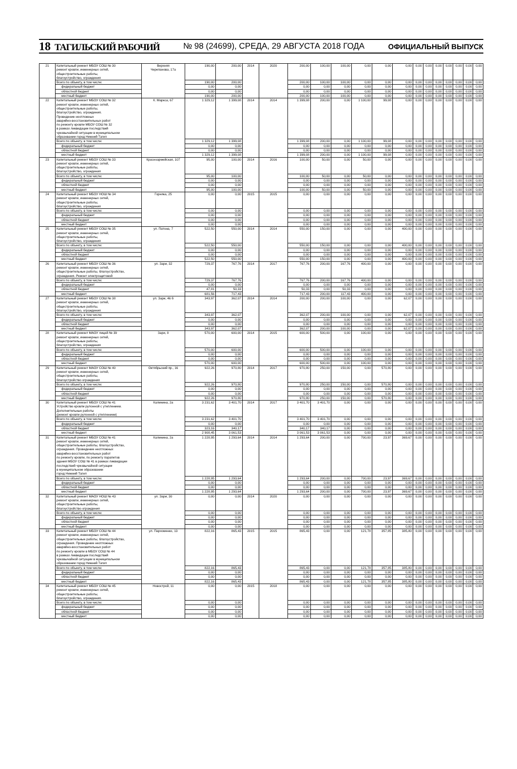18 ТАГИЛЬСКИЙ РАБОЧИЙ
№ 98 (24699), СРЕДА, 29 АВГУСТА 2018 ГОДА ОФИЦИАЛЬНЫЙ ВЫПУСК
| 21 | Капитальный ремонт МБОУ СОШ № 30 ремонт кровли, инженерных сетей, общестроительные работы, благоустройство, ограждения | Верхняя Черепанова, 17а | 190,00 | 200,00 | 2014 | 2020 | 200,00 | 100,00 | 100,00 | 0,00 | 0,00 | 0,00 | 0,00 | 0,00 | 0,00 | 0,00 | 0,00 | 0,00 | 0,00 |
| | Всего по объекту, в том числе: | | 190,00 | 200,00 | | | 200,00 | 100,00 | 100,00 | 0,00 | 0,00 | 0,00 | 0,00 | 0,00 | 0,00 | 0,00 | 0,00 | 0,00 | 0,00 |
| | федеральный бюджет | | 0,00 | 0,00 | | | 0,00 | 0,00 | 0,00 | 0,00 | 0,00 | 0,00 | 0,00 | 0,00 | 0,00 | 0,00 | 0,00 | 0,00 | 0,00 |
| | областной бюджет | | 0,00 | 0,00 | | | 0,00 | 0,00 | 0,00 | 0,00 | 0,00 | 0,00 | 0,00 | 0,00 | 0,00 | 0,00 | 0,00 | 0,00 | 0,00 |
| | местный бюджет | | 190,00 | 200,00 | | | 200,00 | 100,00 | 100,00 | 0,00 | 0,00 | 0,00 | 0,00 | 0,00 | 0,00 | 0,00 | 0,00 | 0,00 | 0,00 |
| 22 | Капитальный ремонт МБОУ СОШ № 32 ремонт кровли, инженерных сетей, общестроительные работы, благоустройство, ограждения. Проведение неотложных аварийно-восстановительных работ по ремонту кровли МБОУ СОШ № 32 в рамках ликвидации последствий чрезвычайной ситуации в муниципальном образовании город Нижний Тагил | К. Маркса, 67 | 1 329,12 | 1 399,08 | 2014 | 2014 | 1 399,08 | 200,00 | 0,00 | 1 100,00 | 99,08 | 0,00 | 0,00 | 0,00 | 0,00 | 0,00 | 0,00 | 0,00 | 0,00 |
| | Всего по объекту, в том числе: | | 1 329,12 | 1 399,08 | | | 1 399,08 | 200,00 | 0,00 | 1 100,00 | 99,08 | 0,00 | 0,00 | 0,00 | 0,00 | 0,00 | 0,00 | 0,00 | 0,00 |
| | федеральный бюджет | | 0,00 | 0,00 | | | 0,00 | 0,00 | 0,00 | 0,00 | 0,00 | 0,00 | 0,00 | 0,00 | 0,00 | 0,00 | 0,00 | 0,00 | 0,00 |
| | областной бюджет | | 0,00 | 0,00 | | | 0,00 | 0,00 | 0,00 | 0,00 | 0,00 | 0,00 | 0,00 | 0,00 | 0,00 | 0,00 | 0,00 | 0,00 | 0,00 |
| | местный бюджет | | 1 329,12 | 1 399,08 | | | 1 399,08 | 200,00 | 0,00 | 1 100,00 | 99,08 | 0,00 | 0,00 | 0,00 | 0,00 | 0,00 | 0,00 | 0,00 | 0,00 |
| 23 | Капитальный ремонт МБОУ СОШ № 33 ремонт кровли, инженерных сетей, общестроительные работы, благоустройство, ограждения | Красноармейская, 107 | 95,00 | 100,00 | 2014 | 2016 | 100,00 | 50,00 | 0,00 | 50,00 | 0,00 | 0,00 | 0,00 | 0,00 | 0,00 | 0,00 | 0,00 | 0,00 | 0,00 |
| | Всего по объекту, в том числе: | | 95,00 | 100,00 | | | 100,00 | 50,00 | 0,00 | 50,00 | 0,00 | 0,00 | 0,00 | 0,00 | 0,00 | 0,00 | 0,00 | 0,00 | 0,00 |
| | федеральный бюджет | | 0,00 | 0,00 | | | 0,00 | 0,00 | 0,00 | 0,00 | 0,00 | 0,00 | 0,00 | 0,00 | 0,00 | 0,00 | 0,00 | 0,00 | 0,00 |
| | областной бюджет | | 0,00 | 0,00 | | | 0,00 | 0,00 | 0,00 | 0,00 | 0,00 | 0,00 | 0,00 | 0,00 | 0,00 | 0,00 | 0,00 | 0,00 | 0,00 |
| | местный бюджет | | 95,00 | 100,00 | | | 100,00 | 50,00 | 0,00 | 50,00 | 0,00 | 0,00 | 0,00 | 0,00 | 0,00 | 0,00 | 0,00 | 0,00 | 0,00 |
| 24 | Капитальный ремонт МБОУ НОШ № 34 ремонт кровли, инженерных сетей, общестроительные работы, благоустройство, ограждения | Горняка, 25 | 0,00 | 0,00 | 2015 | 2015 | 0,00 | 0,00 | 0,00 | 0,00 | 0,00 | 0,00 | 0,00 | 0,00 | 0,00 | 0,00 | 0,00 | 0,00 | 0,00 |
| | Всего по объекту, в том числе: | | 0,00 | 0,00 | | | 0,00 | 0,00 | 0,00 | 0,00 | 0,00 | 0,00 | 0,00 | 0,00 | 0,00 | 0,00 | 0,00 | 0,00 | 0,00 |
| | федеральный бюджет | | 0,00 | 0,00 | | | 0,00 | 0,00 | 0,00 | 0,00 | 0,00 | 0,00 | 0,00 | 0,00 | 0,00 | 0,00 | 0,00 | 0,00 | 0,00 |
| | областной бюджет | | 0,00 | 0,00 | | | 0,00 | 0,00 | 0,00 | 0,00 | 0,00 | 0,00 | 0,00 | 0,00 | 0,00 | 0,00 | 0,00 | 0,00 | 0,00 |
| | местный бюджет | | 0,00 | 0,00 | | | 0,00 | 0,00 | 0,00 | 0,00 | 0,00 | 0,00 | 0,00 | 0,00 | 0,00 | 0,00 | 0,00 | 0,00 | 0,00 |
| 25 | Капитальный ремонт МБОУ СОШ № 35 ремонт кровли, инженерных сетей, общестроительные работы, благоустройство, ограждения | ул. Патона, 7 | 522,50 | 550,00 | 2014 | 2014 | 550,00 | 150,00 | 0,00 | 0,00 | 0,00 | 400,00 | 0,00 | 0,00 | 0,00 | 0,00 | 0,00 | 0,00 | 0,00 |
| | Всего по объекту, в том числе: | | 522,50 | 550,00 | | | 550,00 | 150,00 | 0,00 | 0,00 | 0,00 | 400,00 | 0,00 | 0,00 | 0,00 | 0,00 | 0,00 | 0,00 | 0,00 |
| | федеральный бюджет | | 0,00 | 0,00 | | | 0,00 | 0,00 | 0,00 | 0,00 | 0,00 | 0,00 | 0,00 | 0,00 | 0,00 | 0,00 | 0,00 | 0,00 | 0,00 |
| | областной бюджет | | 0,00 | 0,00 | | | 0,00 | 0,00 | 0,00 | 0,00 | 0,00 | 0,00 | 0,00 | 0,00 | 0,00 | 0,00 | 0,00 | 0,00 | 0,00 |
| | местный бюджет | | 522,50 | 550,00 | | | 550,00 | 150,00 | 0,00 | 0,00 | 0,00 | 400,00 | 0,00 | 0,00 | 0,00 | 0,00 | 0,00 | 0,00 | 0,00 |
| 26 | Капитальный ремонт МБОУ СОШ № 36 ремонт кровли, инженерных сетей, общестроительные работы, благоустройство, ограждения. Ремонт электрощитовой | ул. Зари, 32 | 729,37 | 767,76 | 2014 | 2017 | 767,76 | 200,00 | 167,76 | 400,00 | 0,00 | 0,00 | 0,00 | 0,00 | 0,00 | 0,00 | 0,00 | 0,00 | 0,00 |
| | Всего по объекту, в том числе: | | 729,37 | 767,76 | | | 767,76 | 200,00 | 167,76 | 400,00 | 0,00 | 0,00 | 0,00 | 0,00 | 0,00 | 0,00 | 0,00 | 0,00 | 0,00 |
| | федеральный бюджет | | 0,00 | 0,00 | | | 0,00 | 0,00 | 0,00 | 0,00 | 0,00 | 0,00 | 0,00 | 0,00 | 0,00 | 0,00 | 0,00 | 0,00 | 0,00 |
| | областной бюджет | | 47,81 | 50,33 | | | 50,33 | 0,00 | 50,33 | 0,00 | 0,00 | 0,00 | 0,00 | 0,00 | 0,00 | 0,00 | 0,00 | 0,00 | 0,00 |
| | местный бюджет | | 681,56 | 717,43 | | | 717,43 | 200,00 | 117,43 | 400,00 | 0,00 | 0,00 | 0,00 | 0,00 | 0,00 | 0,00 | 0,00 | 0,00 | 0,00 |
| 27 | Капитальный ремонт МБОУ СОШ № 38 ремонт кровли, инженерных сетей, общестроительные работы, благоустройство, ограждения | ул. Зари, 46 б | 343,97 | 362,07 | 2014 | 2014 | 200,00 | 200,00 | 100,00 | 0,00 | 0,00 | 62,07 | 0,00 | 0,00 | 0,00 | 0,00 | 0,00 | 0,00 | 0,00 |
| | Всего по объекту, в том числе: | | 343,97 | 362,07 | | | 362,07 | 200,00 | 100,00 | 0,00 | 0,00 | 62,07 | 0,00 | 0,00 | 0,00 | 0,00 | 0,00 | 0,00 | 0,00 |
| | федеральный бюджет | | 0,00 | 0,00 | | | 0,00 | 0,00 | 0,00 | 0,00 | 0,00 | 0,00 | 0,00 | 0,00 | 0,00 | 0,00 | 0,00 | 0,00 | 0,00 |
| | областной бюджет | | 0,00 | 0,00 | | | 0,00 | 0,00 | 0,00 | 0,00 | 0,00 | 0,00 | 0,00 | 0,00 | 0,00 | 0,00 | 0,00 | 0,00 | 0,00 |
| | местный бюджет | | 343,97 | 362,07 | | | 362,07 | 200,00 | 100,00 | 0,00 | 0,00 | 62,07 | 0,00 | 0,00 | 0,00 | 0,00 | 0,00 | 0,00 | 0,00 |
| 28 | Капитальный ремонт МАОУ лицей № 39 ремонт кровли, инженерных сетей, общестроительные работы, благоустройство, ограждения | Зари, 8 | 570,00 | 600,00 | 2014 | 2015 | 600,00 | 500,00 | 0,00 | 100,00 | 0,00 | 0,00 | 0,00 | 0,00 | 0,00 | 0,00 | 0,00 | 0,00 | 0,00 |
| | Всего по объекту, в том числе: | | 570,00 | 600,00 | | | 600,00 | 500,00 | 0,00 | 100,00 | 0,00 | 0,00 | 0,00 | 0,00 | 0,00 | 0,00 | 0,00 | 0,00 | 0,00 |
| | федеральный бюджет | | 0,00 | 0,00 | | | 0,00 | 0,00 | 0,00 | 0,00 | 0,00 | 0,00 | 0,00 | 0,00 | 0,00 | 0,00 | 0,00 | 0,00 | 0,00 |
| | областной бюджет | | 0,00 | 0,00 | | | 0,00 | 0,00 | 0,00 | 0,00 | 0,00 | 0,00 | 0,00 | 0,00 | 0,00 | 0,00 | 0,00 | 0,00 | 0,00 |
| | местный бюджет | | 570,00 | 600,00 | | | 600,00 | 500,00 | 0,00 | 100,00 | 0,00 | 0,00 | 0,00 | 0,00 | 0,00 | 0,00 | 0,00 | 0,00 | 0,00 |
| 29 | Капитальный ремонт МАОУ СОШ № 40 ремонт кровли, инженерных сетей, общестроительные работы, благоустройство ограждения | Октябрьский пр., 16 | 922,26 | 970,80 | 2014 | 2017 | 970,80 | 250,00 | 150,00 | 0,00 | 570,80 | 0,00 | 0,00 | 0,00 | 0,00 | 0,00 | 0,00 | 0,00 | 0,00 |
| | Всего по объекту, в том числе: | | 922,26 | 970,80 | | | 970,80 | 250,00 | 150,00 | 0,00 | 570,80 | 0,00 | 0,00 | 0,00 | 0,00 | 0,00 | 0,00 | 0,00 | 0,00 |
| | федеральный бюджет | | 0,00 | 0,00 | | | 0,00 | 0,00 | 0,00 | 0,00 | 0,00 | 0,00 | 0,00 | 0,00 | 0,00 | 0,00 | 0,00 | 0,00 | 0,00 |
| | областной бюджет | | 0,00 | 0,00 | | | 0,00 | 0,00 | 0,00 | 0,00 | 0,00 | 0,00 | 0,00 | 0,00 | 0,00 | 0,00 | 0,00 | 0,00 | 0,00 |
| | местный бюджет | | 922,26 | 970,80 | | | 970,80 | 250,00 | 150,00 | 0,00 | 570,80 | 0,00 | 0,00 | 0,00 | 0,00 | 0,00 | 0,00 | 0,00 | 0,00 |
| 30 | Капитальный ремонт МБОУ СОШ № 41 Устройство кровли рулонной с утеплением. Дополнительные работы (ремонт кровли рулонной с утеплением) | Калинина, 2а | 3 231,62 | 3 401,70 | 2014 | 2017 | 3 401,70 | 3 401,70 | 0,00 | 0,00 | 0,00 | 0,00 | 0,00 | 0,00 | 0,00 | 0,00 | 0,00 | 0,00 | 0,00 |
| | Всего по объекту, в том числе: | | 3 231,62 | 3 401,70 | | | 3 401,70 | 3 401,70 | 0,00 | 0,00 | 0,00 | 0,00 | 0,00 | 0,00 | 0,00 | 0,00 | 0,00 | 0,00 | 0,00 |
| | федеральный бюджет | | 0,00 | 0,00 | | | 0,00 | 0,00 | 0,00 | 0,00 | 0,00 | 0,00 | 0,00 | 0,00 | 0,00 | 0,00 | 0,00 | 0,00 | 0,00 |
| | областной бюджет | | 323,16 | 340,17 | | | 340,17 | 340,17 | 0,00 | 0,00 | 0,00 | 0,00 | 0,00 | 0,00 | 0,00 | 0,00 | 0,00 | 0,00 | 0,00 |
| | местный бюджет | | 2 908,45 | 3 061,53 | | | 3 061,53 | 3 061,53 | 0,00 | 0,00 | 0,00 | 0,00 | 0,00 | 0,00 | 0,00 | 0,00 | 0,00 | 0,00 | 0,00 |
| 31 | Капитальный ремонт МБОУ СОШ № 41 ремонт кровли, инженерных сетей, общестроительные работы, благоустройство, ограждения. Проведение неотложных аварийно-восстановительных работ по ремонту кровли, по ремонту парапетов здания МБОУ СОШ № 41 в рамках ликвидации последствий чрезвычайной ситуации в муниципальном образовании город Нижний Тагил | Калинина, 2а | 1 228,95 | 1 293,64 | 2014 | 2014 | 1 293,64 | 200,00 | 0,00 | 700,00 | 23,97 | 369,67 | 0,00 | 0,00 | 0,00 | 0,00 | 0,00 | 0,00 | 0,00 |
| | Всего по объекту, в том числе: | | 1 228,95 | 1 293,64 | | | 1 293,64 | 200,00 | 0,00 | 700,00 | 23,97 | 369,67 | 0,00 | 0,00 | 0,00 | 0,00 | 0,00 | 0,00 | 0,00 |
| | федеральный бюджет | | 0,00 | 0,00 | | | 0,00 | 0,00 | 0,00 | 0,00 | 0,00 | 0,00 | 0,00 | 0,00 | 0,00 | 0,00 | 0,00 | 0,00 | 0,00 |
| | областной бюджет | | 0,00 | 0,00 | | | 0,00 | 0,00 | 0,00 | 0,00 | 0,00 | 0,00 | 0,00 | 0,00 | 0,00 | 0,00 | 0,00 | 0,00 | 0,00 |
| | местный бюджет | | 1 228,95 | 1 293,64 | | | 1 293,64 | 200,00 | 0,00 | 700,00 | 23,97 | 369,67 | 0,00 | 0,00 | 0,00 | 0,00 | 0,00 | 0,00 | 0,00 |
| 32 | Капитальный ремонт МАОУ НОШ № 43 ремонт кровли, инженерных сетей, общестроительные работы, благоустройство ограждения | ул. Зари, 30 | 0,00 | 0,00 | 2014 | 2020 | 0,00 | 0,00 | 0,00 | 0,00 | 0,00 | 0,00 | 0,00 | 0,00 | 0,00 | 0,00 | 0,00 | 0,00 | 0,00 |
| | Всего по объекту, в том числе: | | 0,00 | 0,00 | | | 0,00 | 0,00 | 0,00 | 0,00 | 0,00 | 0,00 | 0,00 | 0,00 | 0,00 | 0,00 | 0,00 | 0,00 | 0,00 |
| | федеральный бюджет | | 0,00 | 0,00 | | | 0,00 | 0,00 | 0,00 | 0,00 | 0,00 | 0,00 | 0,00 | 0,00 | 0,00 | 0,00 | 0,00 | 0,00 | 0,00 |
| | областной бюджет | | 0,00 | 0,00 | | | 0,00 | 0,00 | 0,00 | 0,00 | 0,00 | 0,00 | 0,00 | 0,00 | 0,00 | 0,00 | 0,00 | 0,00 | 0,00 |
| | местный бюджет | | 0,00 | 0,00 | | | 0,00 | 0,00 | 0,00 | 0,00 | 0,00 | 0,00 | 0,00 | 0,00 | 0,00 | 0,00 | 0,00 | 0,00 | 0,00 |
| 33 | Капитальный ремонт МБОУ СОШ № 44 ремонт кровли, инженерных сетей, общестроительные работы, благоустройство, ограждения. Проведение неотложных аварийно-восстановительных работ по ремонту кровли в МБОУ СОШ № 44 в рамках ликвидации последствий чрезвычайной ситуации в муниципальном образовании город Нижний Тагил | ул. Пархоменко, 13 | 822,16 | 865,43 | 2015 | 2015 | 865,43 | 0,00 | 0,00 | 121,78 | 357,85 | 385,80 | 0,00 | 0,00 | 0,00 | 0,00 | 0,00 | 0,00 | 0,00 |
| | Всего по объекту, в том числе: | | 822,16 | 865,43 | | | 865,43 | 0,00 | 0,00 | 121,78 | 357,85 | 385,80 | 0,00 | 0,00 | 0,00 | 0,00 | 0,00 | 0,00 | 0,00 |
| | федеральный бюджет | | 0,00 | 0,00 | | | 0,00 | 0,00 | 0,00 | 0,00 | 0,00 | 0,00 | 0,00 | 0,00 | 0,00 | 0,00 | 0,00 | 0,00 | 0,00 |
| | областной бюджет | | 0,00 | 0,00 | | | 0,00 | 0,00 | 0,00 | 0,00 | 0,00 | 0,00 | 0,00 | 0,00 | 0,00 | 0,00 | 0,00 | 0,00 | 0,00 |
| | местный бюджет | | 822,16 | 865,43 | | | 865,43 | 0,00 | 0,00 | 121,78 | 357,85 | 385,80 | 0,00 | 0,00 | 0,00 | 0,00 | 0,00 | 0,00 | 0,00 |
| 34 | Капитальный ремонт МБОУ СОШ № 45 ремонт кровли, инженерных сетей, общестроительные работы, благоустройство, ограждения. | Новострой, 11 | 0,00 | 0,00 | 2015 | 2018 | 0,00 | 0,00 | 0,00 | 0,00 | 0,00 | 0,00 | 0,00 | 0,00 | 0,00 | 0,00 | 0,00 | 0,00 | 0,00 |
| | Всего по объекту, в том числе: | | 0,00 | 0,00 | | | 0,00 | 0,00 | 0,00 | 0,00 | 0,00 | 0,00 | 0,00 | 0,00 | 0,00 | 0,00 | 0,00 | 0,00 | 0,00 |
| | федеральный бюджет | | 0,00 | 0,00 | | | 0,00 | 0,00 | 0,00 | 0,00 | 0,00 | 0,00 | 0,00 | 0,00 | 0,00 | 0,00 | 0,00 | 0,00 | 0,00 |
| | областной бюджет | | 0,00 | 0,00 | | | 0,00 | 0,00 | 0,00 | 0,00 | 0,00 | 0,00 | 0,00 | 0,00 | 0,00 | 0,00 | 0,00 | 0,00 | 0,00 |
| | местный бюджет | | 0,00 | 0,00 | | | 0,00 | 0,00 | 0,00 | 0,00 | 0,00 | 0,00 | 0,00 | 0,00 | 0,00 | 0,00 | 0,00 | 0,00 | 0,00 |